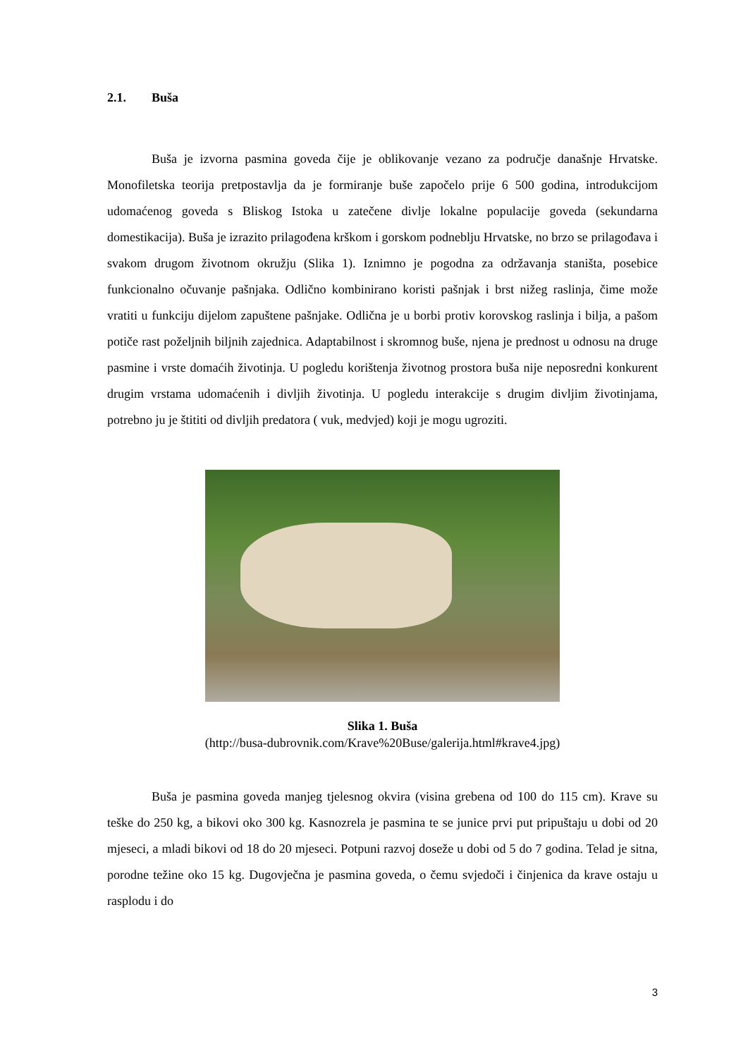2.1. Buša
Buša je izvorna pasmina goveda čije je oblikovanje vezano za područje današnje Hrvatske. Monofiletska teorija pretpostavlja da je formiranje buše započelo prije 6 500 godina, introdukcijom udomaćenog goveda s Bliskog Istoka u zatečene divlje lokalne populacije goveda (sekundarna domestikacija). Buša je izrazito prilagođena krškom i gorskom podneblju Hrvatske, no brzo se prilagođava i svakom drugom životnom okružju (Slika 1). Iznimno je pogodna za održavanja staništa, posebice funkcionalno očuvanje pašnjaka. Odlično kombinirano koristi pašnjak i brst nižeg raslinja, čime može vratiti u funkciju dijelom zapuštene pašnjake. Odlična je u borbi protiv korovskog raslinja i bilja, a pašom potiče rast poželjnih biljnih zajednica. Adaptabilnost i skromnog buše, njena je prednost u odnosu na druge pasmine i vrste domaćih životinja. U pogledu korištenja životnog prostora buša nije neposredni konkurent drugim vrstama udomaćenih i divljih životinja. U pogledu interakcije s drugim divljim životinjama, potrebno ju je štititi od divljih predatora ( vuk, medvjed) koji je mogu ugroziti.
Slika 1. Buša
(http://busa-dubrovnik.com/Krave%20Buse/galerija.html#krave4.jpg)
Buša je pasmina goveda manjeg tjelesnog okvira (visina grebena od 100 do 115 cm). Krave su teške do 250 kg, a bikovi oko 300 kg. Kasnozrela je pasmina te se junice prvi put pripuštaju u dobi od 20 mjeseci, a mladi bikovi od 18 do 20 mjeseci. Potpuni razvoj doseže u dobi od 5 do 7 godina. Telad je sitna, porodne težine oko 15 kg. Dugovječna je pasmina goveda, o čemu svjedoči i činjenica da krave ostaju u rasplodu i do
3